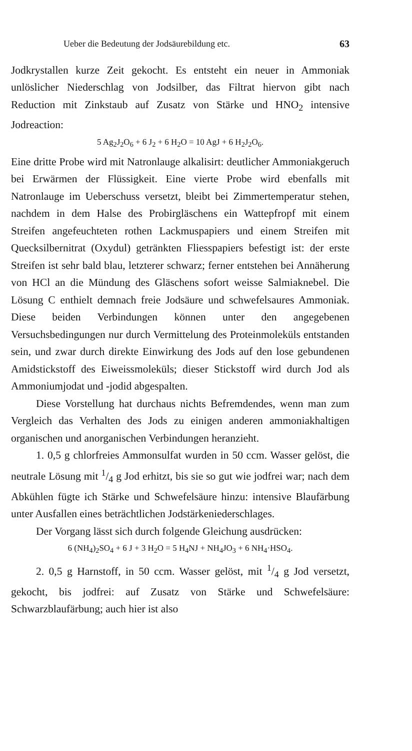Ueber die Bedeutung der Jodsäurebildung etc. 63
Jodkrystallen kurze Zeit gekocht. Es entsteht ein neuer in Ammoniak unlöslicher Niederschlag von Jodsilber, das Filtrat hiervon gibt nach Reduction mit Zinkstaub auf Zusatz von Stärke und HNO<sub>2</sub> intensive Jodreaction:
5 Ag<sub>2</sub>J<sub>2</sub>O<sub>6</sub> + 6 J<sub>2</sub> + 6 H<sub>2</sub>O = 10 AgJ + 6 H<sub>2</sub>J<sub>2</sub>O<sub>6</sub>.
Eine dritte Probe wird mit Natronlauge alkalisirt: deutlicher Ammoniakgeruch bei Erwärmen der Flüssigkeit. Eine vierte Probe wird ebenfalls mit Natronlauge im Ueberschuss versetzt, bleibt bei Zimmertemperatur stehen, nachdem in dem Halse des Probirgläschens ein Wattepfropf mit einem Streifen angefeuchteten rothen Lackmuspapiers und einem Streifen mit Quecksilbernitrat (Oxydul) getränkten Fliesspapiers befestigt ist: der erste Streifen ist sehr bald blau, letzterer schwarz; ferner entstehen bei Annäherung von HCl an die Mündung des Gläschens sofort weisse Salmiaknebel. Die Lösung C enthielt demnach freie Jodsäure und schwefelsaures Ammoniak. Diese beiden Verbindungen können unter den angegebenen Versuchsbedingungen nur durch Vermittelung des Proteinmoleküls entstanden sein, und zwar durch direkte Einwirkung des Jods auf den lose gebundenen Amidstickstoff des Eiweissmoleküls; dieser Stickstoff wird durch Jod als Ammoniumjodat und -jodid abgespalten.
Diese Vorstellung hat durchaus nichts Befremdendes, wenn man zum Vergleich das Verhalten des Jods zu einigen anderen ammoniakhaltigen organischen und anorganischen Verbindungen heranzieht.
1. 0,5 g chlorfreies Ammonsulfat wurden in 50 ccm. Wasser gelöst, die neutrale Lösung mit 1/4 g Jod erhitzt, bis sie so gut wie jodfrei war; nach dem Abkühlen fügte ich Stärke und Schwefelsäure hinzu: intensive Blaufärbung unter Ausfallen eines beträchtlichen Jodstärkeniederschlages.
Der Vorgang lässt sich durch folgende Gleichung ausdrücken:
6 (NH<sub>4</sub>)<sub>2</sub>SO<sub>4</sub> + 6 J + 3 H<sub>2</sub>O = 5 H<sub>4</sub>NJ + NH<sub>4</sub>JO<sub>3</sub> + 6 NH<sub>4</sub>·HSO<sub>4</sub>.
2. 0,5 g Harnstoff, in 50 ccm. Wasser gelöst, mit 1/4 g Jod versetzt, gekocht, bis jodfrei: auf Zusatz von Stärke und Schwefelsäure: Schwarzblaufärbung; auch hier ist also